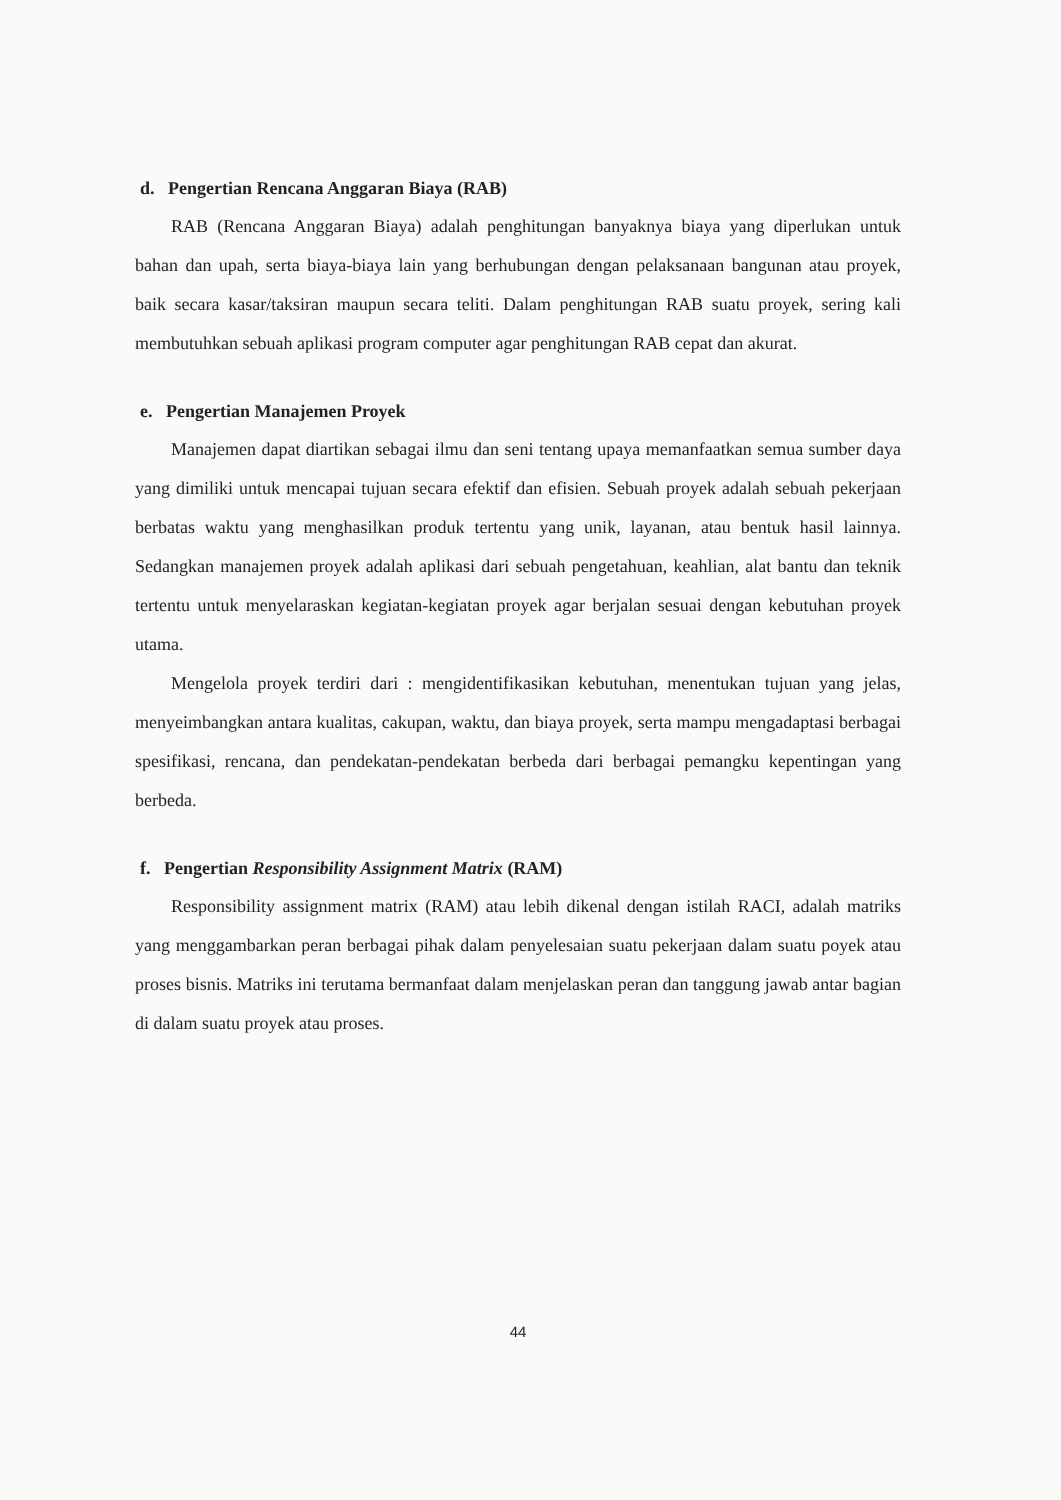d. Pengertian Rencana Anggaran Biaya (RAB)
RAB (Rencana Anggaran Biaya) adalah penghitungan banyaknya biaya yang diperlukan untuk bahan dan upah, serta biaya-biaya lain yang berhubungan dengan pelaksanaan bangunan atau proyek, baik secara kasar/taksiran maupun secara teliti. Dalam penghitungan RAB suatu proyek, sering kali membutuhkan sebuah aplikasi program computer agar penghitungan RAB cepat dan akurat.
e. Pengertian Manajemen Proyek
Manajemen dapat diartikan sebagai ilmu dan seni tentang upaya memanfaatkan semua sumber daya yang dimiliki untuk mencapai tujuan secara efektif dan efisien. Sebuah proyek adalah sebuah pekerjaan berbatas waktu yang menghasilkan produk tertentu yang unik, layanan, atau bentuk hasil lainnya. Sedangkan manajemen proyek adalah aplikasi dari sebuah pengetahuan, keahlian, alat bantu dan teknik tertentu untuk menyelaraskan kegiatan-kegiatan proyek agar berjalan sesuai dengan kebutuhan proyek utama.
Mengelola proyek terdiri dari : mengidentifikasikan kebutuhan, menentukan tujuan yang jelas, menyeimbangkan antara kualitas, cakupan, waktu, dan biaya proyek, serta mampu mengadaptasi berbagai spesifikasi, rencana, dan pendekatan-pendekatan berbeda dari berbagai pemangku kepentingan yang berbeda.
f. Pengertian Responsibility Assignment Matrix (RAM)
Responsibility assignment matrix (RAM) atau lebih dikenal dengan istilah RACI, adalah matriks yang menggambarkan peran berbagai pihak dalam penyelesaian suatu pekerjaan dalam suatu poyek atau proses bisnis. Matriks ini terutama bermanfaat dalam menjelaskan peran dan tanggung jawab antar bagian di dalam suatu proyek atau proses.
44